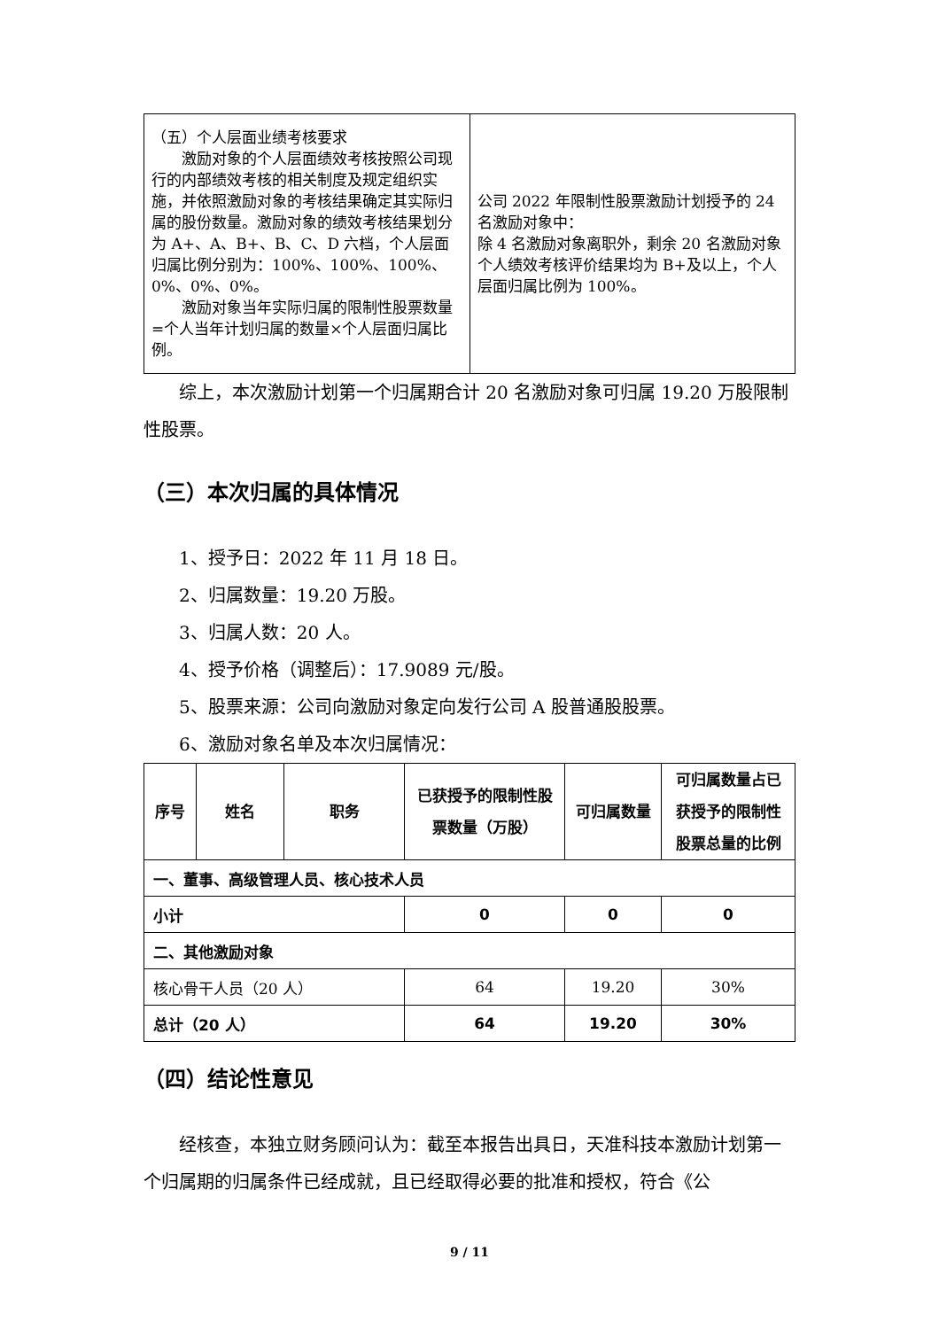| （五）个人层面业绩考核要求 激励对象的个人层面绩效考核按照公司现行的内部绩效考核的相关制度及规定组织实施，并依照激励对象的考核结果确定其实际归属的股份数量。激励对象的绩效考核结果划分为 A+、A、B+、B、C、D 六档，个人层面归属比例分别为：100%、100%、100%、0%、0%、0%。 激励对象当年实际归属的限制性股票数量=个人当年计划归属的数量×个人层面归属比例。 | 公司 2022 年限制性股票激励计划授予的 24 名激励对象中： 除 4 名激励对象离职外，剩余 20 名激励对象个人绩效考核评价结果均为 B+及以上，个人层面归属比例为 100%。 |
综上，本次激励计划第一个归属期合计 20 名激励对象可归属 19.20 万股限制性股票。
（三）本次归属的具体情况
1、授予日：2022 年 11 月 18 日。
2、归属数量：19.20 万股。
3、归属人数：20 人。
4、授予价格（调整后）：17.9089 元/股。
5、股票来源：公司向激励对象定向发行公司 A 股普通股股票。
6、激励对象名单及本次归属情况：
| 序号 | 姓名 | 职务 | 已获授予的限制性股票数量（万股） | 可归属数量 | 可归属数量占已获授予的限制性股票总量的比例 |
| --- | --- | --- | --- | --- | --- |
| 一、董事、高级管理人员、核心技术人员 | | | | | |
| 小计 | | | 0 | 0 | 0 |
| 二、其他激励对象 | | | | | |
| 核心骨干人员（20 人） | | | 64 | 19.20 | 30% |
| 总计（20 人） | | | 64 | 19.20 | 30% |
（四）结论性意见
经核查，本独立财务顾问认为：截至本报告出具日，天准科技本激励计划第一个归属期的归属条件已经成就，且已经取得必要的批准和授权，符合《公
9 / 11